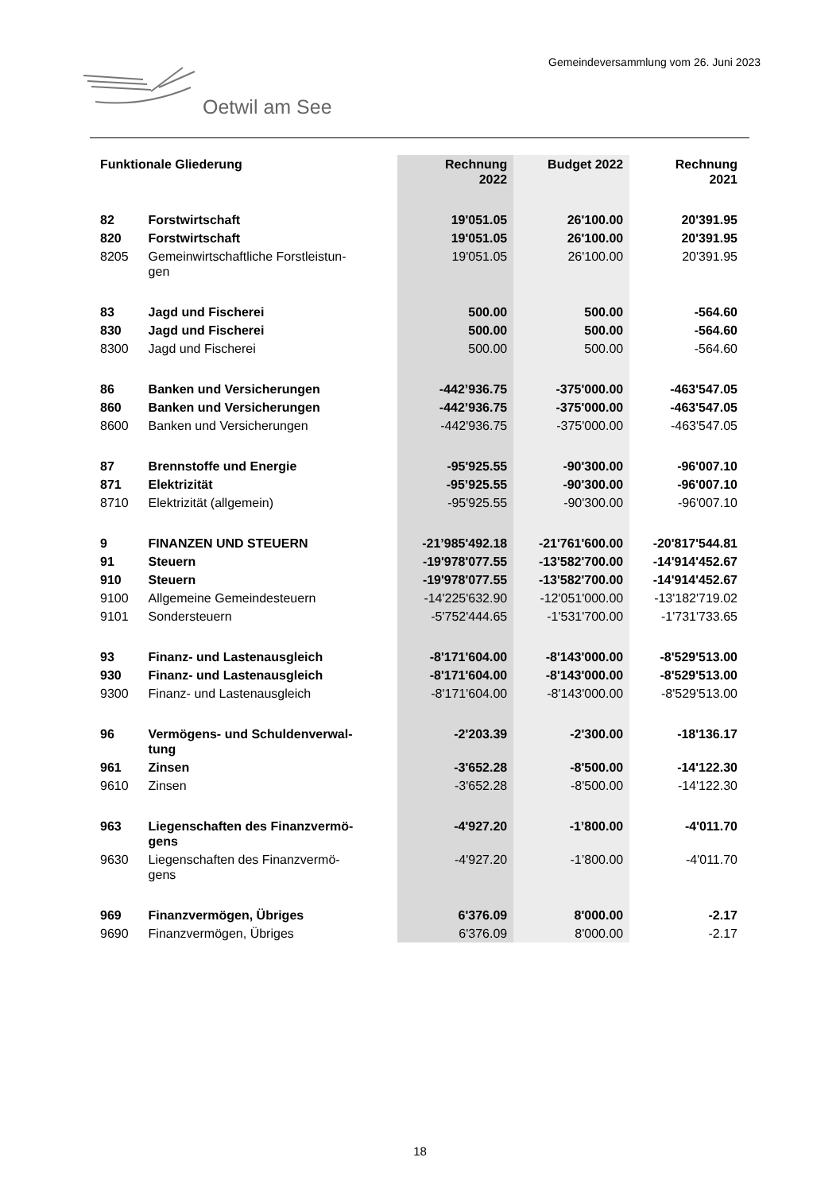Gemeindeversammlung vom 26. Juni 2023
Oetwil am See
| Funktionale Gliederung | | Rechnung 2022 | Budget 2022 | Rechnung 2021 |
| --- | --- | --- | --- | --- |
| 82 | Forstwirtschaft | 19'051.05 | 26'100.00 | 20'391.95 |
| 820 | Forstwirtschaft | 19'051.05 | 26'100.00 | 20'391.95 |
| 8205 | Gemeinwirtschaftliche Forstleistun- gen | 19'051.05 | 26'100.00 | 20'391.95 |
| 83 | Jagd und Fischerei | 500.00 | 500.00 | -564.60 |
| 830 | Jagd und Fischerei | 500.00 | 500.00 | -564.60 |
| 8300 | Jagd und Fischerei | 500.00 | 500.00 | -564.60 |
| 86 | Banken und Versicherungen | -442’936.75 | -375'000.00 | -463'547.05 |
| 860 | Banken und Versicherungen | -442’936.75 | -375'000.00 | -463'547.05 |
| 8600 | Banken und Versicherungen | -442'936.75 | -375'000.00 | -463'547.05 |
| 87 | Brennstoffe und Energie | -95'925.55 | -90'300.00 | -96'007.10 |
| 871 | Elektrizität | -95’925.55 | -90'300.00 | -96'007.10 |
| 8710 | Elektrizität (allgemein) | -95'925.55 | -90'300.00 | -96'007.10 |
| 9 | FINANZEN UND STEUERN | -21’985'492.18 | -21'761'600.00 | -20'817'544.81 |
| 91 | Steuern | -19'978'077.55 | -13'582'700.00 | -14'914'452.67 |
| 910 | Steuern | -19'978'077.55 | -13'582'700.00 | -14'914'452.67 |
| 9100 | Allgemeine Gemeindesteuern | -14'225'632.90 | -12'051'000.00 | -13'182'719.02 |
| 9101 | Sondersteuern | -5'752'444.65 | -1'531'700.00 | -1'731'733.65 |
| 93 | Finanz- und Lastenausgleich | -8'171'604.00 | -8'143'000.00 | -8'529'513.00 |
| 930 | Finanz- und Lastenausgleich | -8'171'604.00 | -8'143'000.00 | -8'529'513.00 |
| 9300 | Finanz- und Lastenausgleich | -8'171'604.00 | -8'143'000.00 | -8'529'513.00 |
| 96 | Vermögens- und Schuldenverwal- tung | -2'203.39 | -2'300.00 | -18'136.17 |
| 961 | Zinsen | -3'652.28 | -8'500.00 | -14'122.30 |
| 9610 | Zinsen | -3'652.28 | -8'500.00 | -14'122.30 |
| 963 | Liegenschaften des Finanzvermö- gens | -4'927.20 | -1’800.00 | -4'011.70 |
| 9630 | Liegenschaften des Finanzvermö- gens | -4'927.20 | -1’800.00 | -4'011.70 |
| 969 | Finanzvermögen, Übriges | 6'376.09 | 8'000.00 | -2.17 |
| 9690 | Finanzvermögen, Übriges | 6'376.09 | 8'000.00 | -2.17 |
18